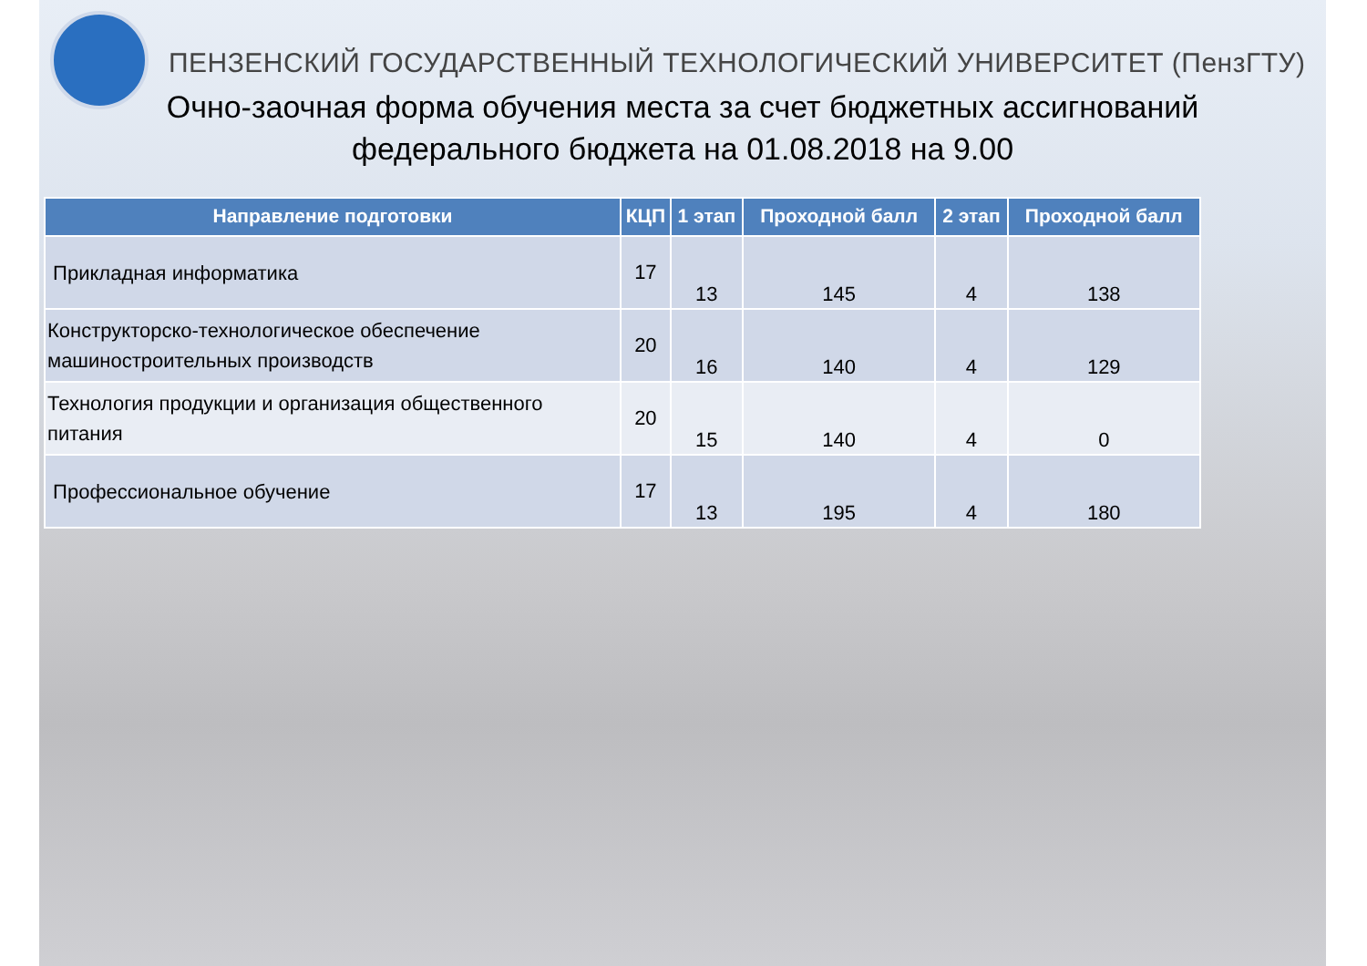ПЕНЗЕНСКИЙ ГОСУДАРСТВЕННЫЙ ТЕХНОЛОГИЧЕСКИЙ УНИВЕРСИТЕТ (ПензГТУ)
Очно-заочная форма обучения места за счет бюджетных ассигнований
федерального бюджета на 01.08.2018 на 9.00
| Направление подготовки | КЦП | 1 этап | Проходной балл | 2 этап | Проходной балл |
| --- | --- | --- | --- | --- | --- |
| Прикладная информатика | 17 | 13 | 145 | 4 | 138 |
| Конструкторско-технологическое обеспечение машиностроительных производств | 20 | 16 | 140 | 4 | 129 |
| Технология продукции и организация общественного питания | 20 | 15 | 140 | 4 | 0 |
| Профессиональное обучение | 17 | 13 | 195 | 4 | 180 |